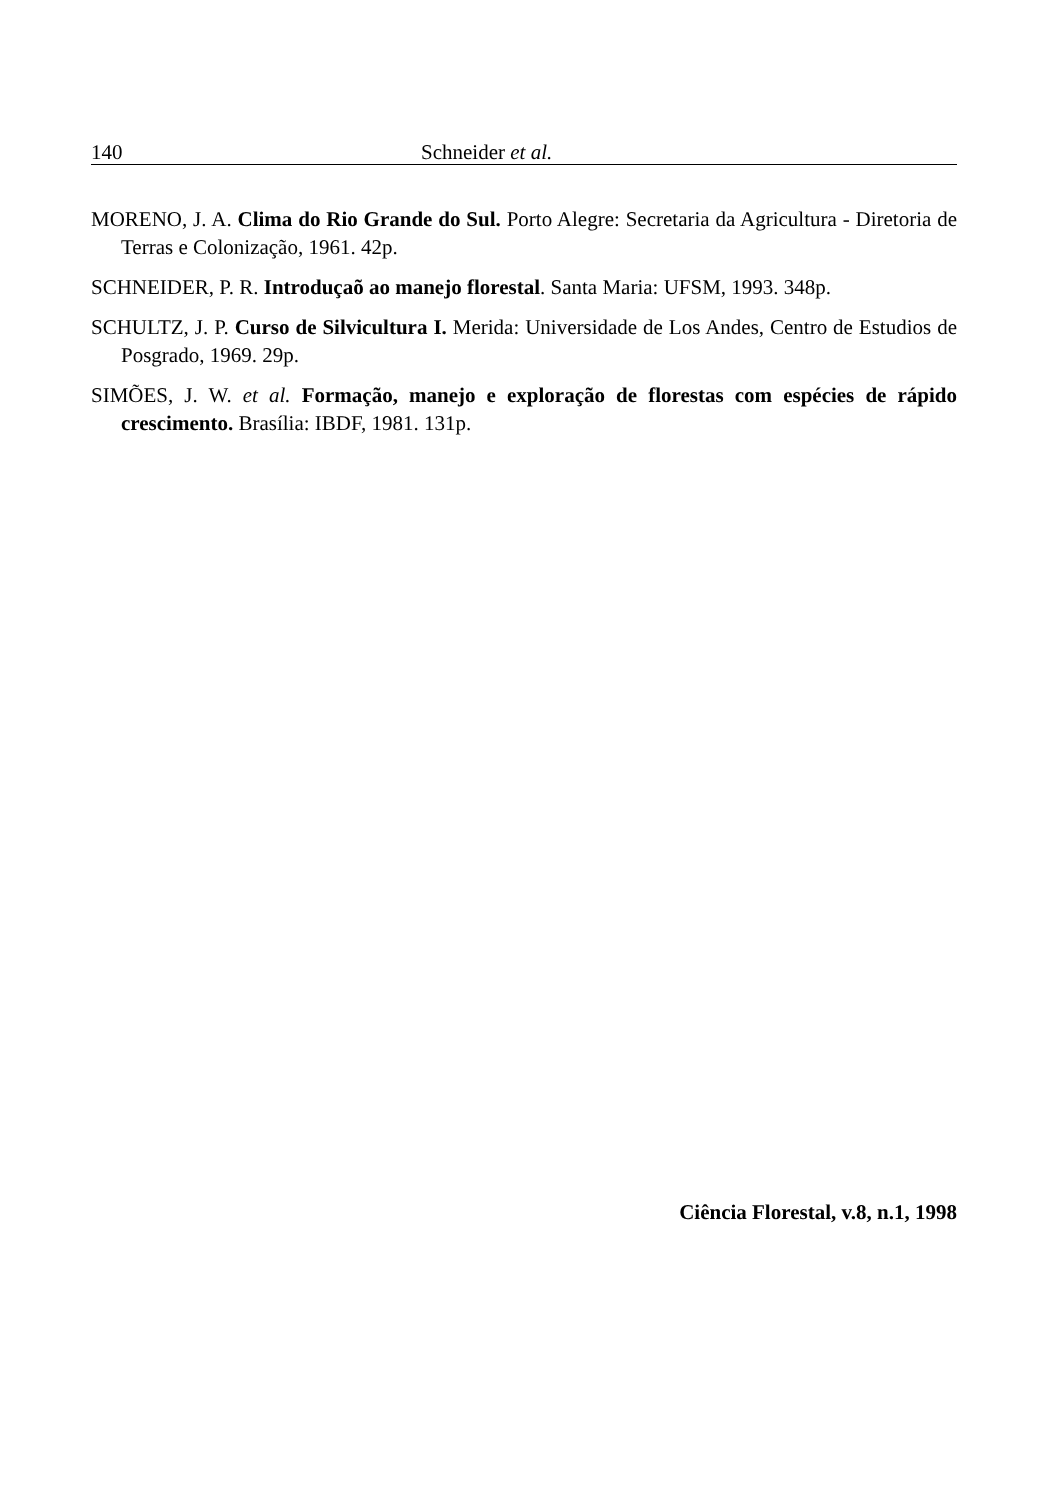140 Schneider et al.
MORENO, J. A. Clima do Rio Grande do Sul. Porto Alegre: Secretaria da Agricultura - Diretoria de Terras e Colonização, 1961. 42p.
SCHNEIDER, P. R. Introduçaõ ao manejo florestal. Santa Maria: UFSM, 1993. 348p.
SCHULTZ, J. P. Curso de Silvicultura I. Merida: Universidade de Los Andes, Centro de Estudios de Posgrado, 1969. 29p.
SIMÕES, J. W. et al. Formação, manejo e exploração de florestas com espécies de rápido crescimento. Brasília: IBDF, 1981. 131p.
Ciência Florestal, v.8, n.1, 1998